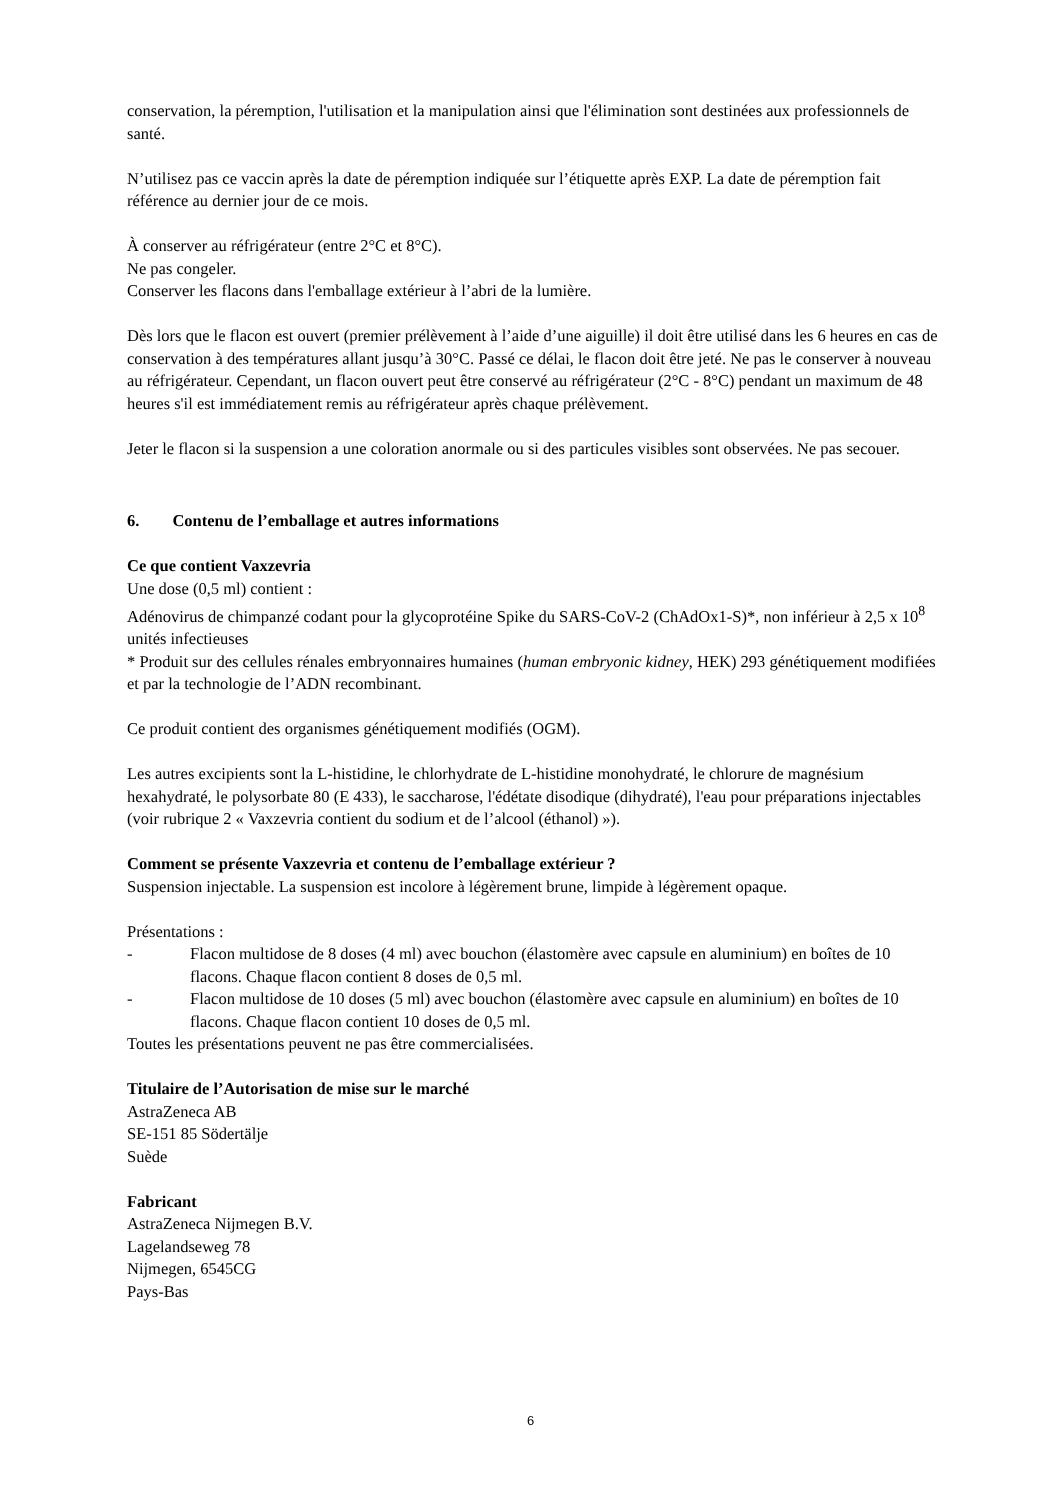conservation, la péremption, l'utilisation et la manipulation ainsi que l'élimination sont destinées aux professionnels de santé.
N’utilisez pas ce vaccin après la date de péremption indiquée sur l’étiquette après EXP. La date de péremption fait référence au dernier jour de ce mois.
À conserver au réfrigérateur (entre 2°C et 8°C).
Ne pas congeler.
Conserver les flacons dans l'emballage extérieur à l’abri de la lumière.
Dès lors que le flacon est ouvert (premier prélèvement à l’aide d’une aiguille) il doit être utilisé dans les 6 heures en cas de conservation à des températures allant jusqu’à 30°C. Passé ce délai, le flacon doit être jeté. Ne pas le conserver à nouveau au réfrigérateur. Cependant, un flacon ouvert peut être conservé au réfrigérateur (2°C - 8°C) pendant un maximum de 48 heures s'il est immédiatement remis au réfrigérateur après chaque prélèvement.
Jeter le flacon si la suspension a une coloration anormale ou si des particules visibles sont observées. Ne pas secouer.
6. Contenu de l’emballage et autres informations
Ce que contient Vaxzevria
Une dose (0,5 ml) contient :
Adénovirus de chimpanzé codant pour la glycoprotéine Spike du SARS-CoV-2 (ChAdOx1-S)*, non inférieur à 2,5 x 10<sup>8</sup> unités infectieuses
* Produit sur des cellules rénales embryonnaires humaines (human embryonic kidney, HEK) 293 génétiquement modifiées et par la technologie de l’ADN recombinant.
Ce produit contient des organismes génétiquement modifiés (OGM).
Les autres excipients sont la L-histidine, le chlorhydrate de L-histidine monohydraté, le chlorure de magnésium hexahydraté, le polysorbate 80 (E 433), le saccharose, l'édétate disodique (dihydraté), l'eau pour préparations injectables (voir rubrique 2 « Vaxzevria contient du sodium et de l’alcool (éthanol) »).
Comment se présente Vaxzevria et contenu de l’emballage extérieur ?
Suspension injectable. La suspension est incolore à légèrement brune, limpide à légèrement opaque.
Présentations :
- Flacon multidose de 8 doses (4 ml) avec bouchon (élastomère avec capsule en aluminium) en boîtes de 10 flacons. Chaque flacon contient 8 doses de 0,5 ml.
- Flacon multidose de 10 doses (5 ml) avec bouchon (élastomère avec capsule en aluminium) en boîtes de 10 flacons. Chaque flacon contient 10 doses de 0,5 ml.
Toutes les présentations peuvent ne pas être commercialisées.
Titulaire de l’Autorisation de mise sur le marché
AstraZeneca AB
SE-151 85 Södertälje
Suède
Fabricant
AstraZeneca Nijmegen B.V.
Lagelandseweg 78
Nijmegen, 6545CG
Pays-Bas
6